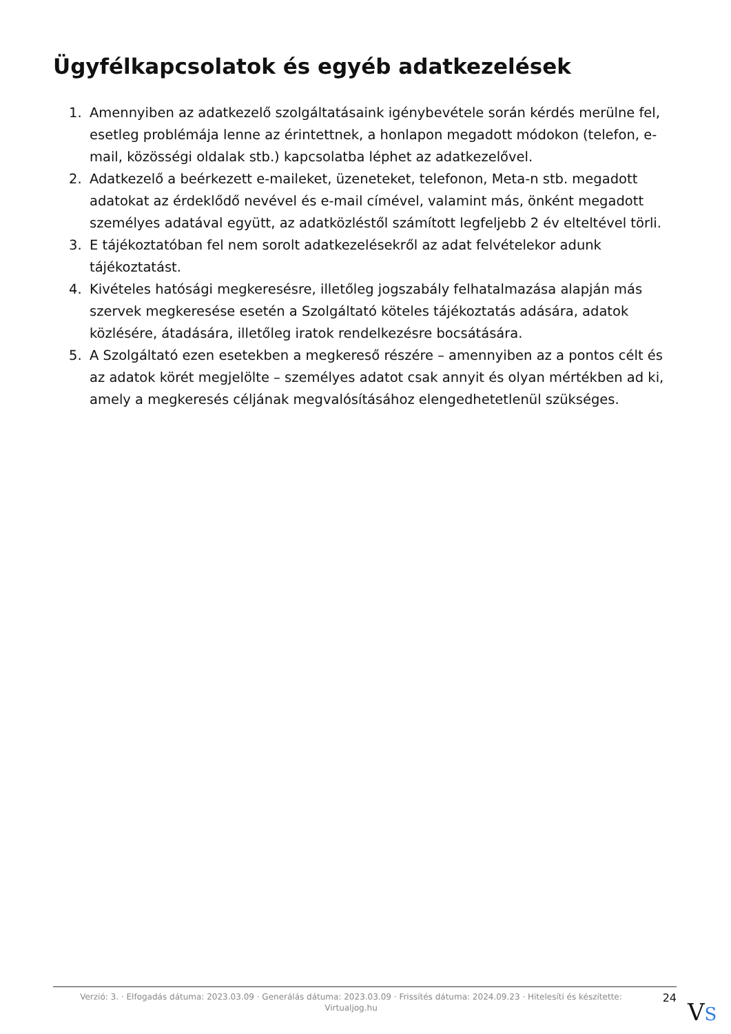Ügyfélkapcsolatok és egyéb adatkezelések
1. Amennyiben az adatkezelő szolgáltatásaink igénybevétele során kérdés merülne fel, esetleg problémája lenne az érintettnek, a honlapon megadott módokon (telefon, e-mail, közösségi oldalak stb.) kapcsolatba léphet az adatkezelővel.
2. Adatkezelő a beérkezett e-maileket, üzeneteket, telefonon, Meta-n stb. megadott adatokat az érdeklődő nevével és e-mail címével, valamint más, önként megadott személyes adatával együtt, az adatközléstől számított legfeljebb 2 év elteltével törli.
3. E tájékoztatóban fel nem sorolt adatkezelésekről az adat felvételekor adunk tájékoztatást.
4. Kivételes hatósági megkeresésre, illetőleg jogszabály felhatalmazása alapján más szervek megkeresése esetén a Szolgáltató köteles tájékoztatás adására, adatok közlésére, átadására, illetőleg iratok rendelkezésre bocsátására.
5. A Szolgáltató ezen esetekben a megkereső részére – amennyiben az a pontos célt és az adatok körét megjelölte – személyes adatot csak annyit és olyan mértékben ad ki, amely a megkeresés céljának megvalósításához elengedhetetlenül szükséges.
Verzió: 3. · Elfogadás dátuma: 2023.03.09 · Generálás dátuma: 2023.03.09 · Frissítés dátuma: 2024.09.23 · Hitelesíti és készítette: Virtualjog.hu
24
VS